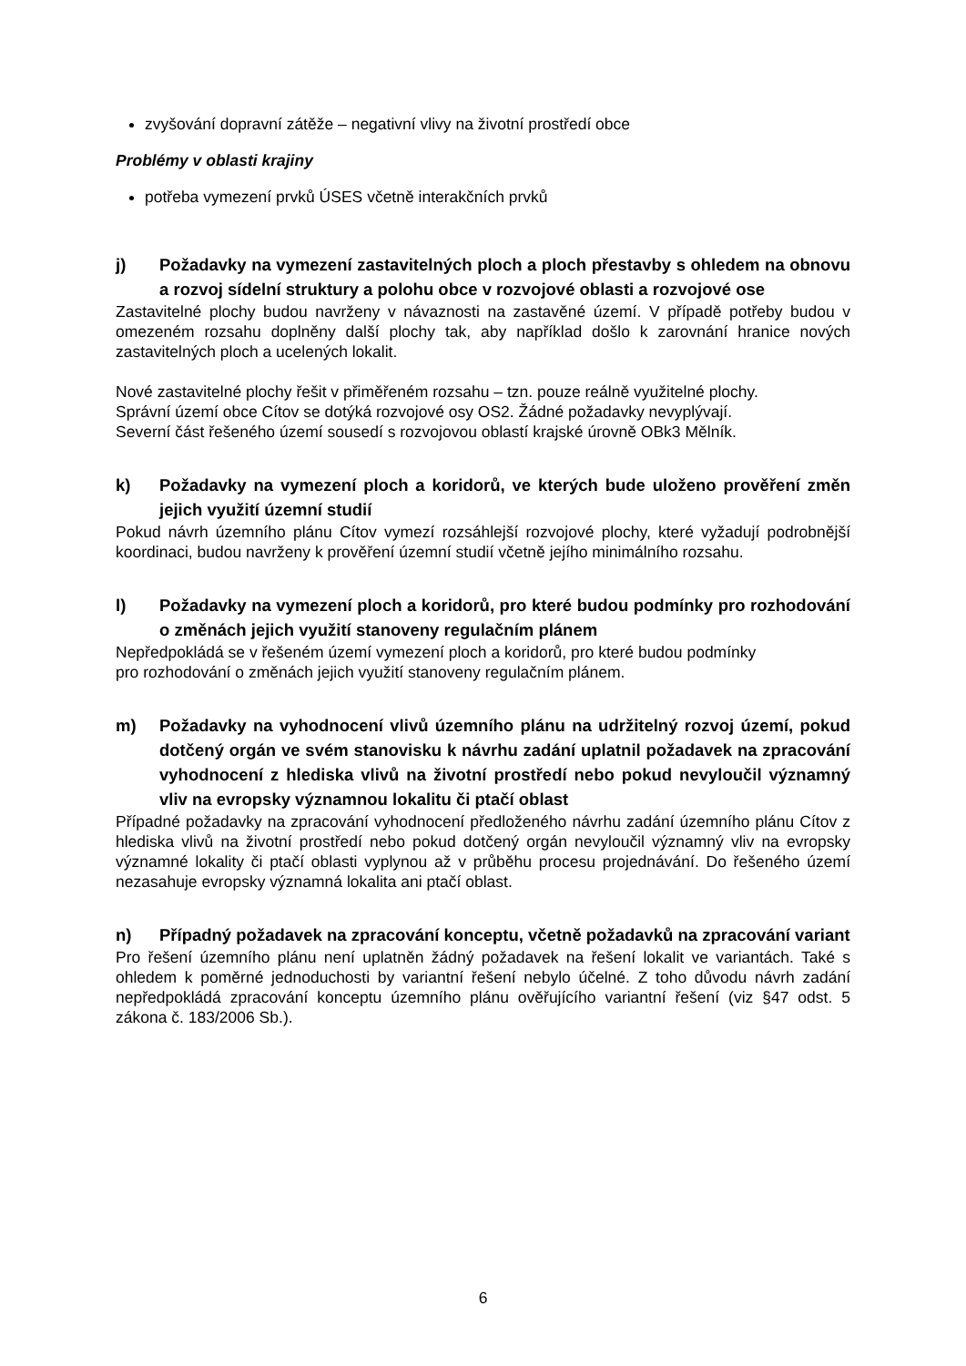zvyšování dopravní zátěže – negativní vlivy na životní prostředí obce
Problémy v oblasti krajiny
potřeba vymezení prvků ÚSES včetně interakčních prvků
j) Požadavky na vymezení zastavitelných ploch a ploch přestavby s ohledem na obnovu a rozvoj sídelní struktury a polohu obce v rozvojové oblasti a rozvojové ose
Zastavitelné plochy budou navrženy v návaznosti na zastavěné území. V případě potřeby budou v omezeném rozsahu doplněny další plochy tak, aby například došlo k zarovnání hranice nových zastavitelných ploch a ucelených lokalit.
Nové zastavitelné plochy řešit v přiměřeném rozsahu – tzn. pouze reálně využitelné plochy.
Správní území obce Cítov se dotýká rozvojové osy OS2. Žádné požadavky nevyplývají.
Severní část řešeného území sousedí s rozvojovou oblastí krajské úrovně OBk3 Mělník.
k) Požadavky na vymezení ploch a koridorů, ve kterých bude uloženo prověření změn jejich využití územní studií
Pokud návrh územního plánu Cítov vymezí rozsáhlejší rozvojové plochy, které vyžadují podrobnější koordinaci, budou navrženy k prověření územní studií včetně jejího minimálního rozsahu.
l) Požadavky na vymezení ploch a koridorů, pro které budou podmínky pro rozhodování o změnách jejich využití stanoveny regulačním plánem
Nepředpokládá se v řešeném území vymezení ploch a koridorů, pro které budou podmínky
pro rozhodování o změnách jejich využití stanoveny regulačním plánem.
m) Požadavky na vyhodnocení vlivů územního plánu na udržitelný rozvoj území, pokud dotčený orgán ve svém stanovisku k návrhu zadání uplatnil požadavek na zpracování vyhodnocení z hlediska vlivů na životní prostředí nebo pokud nevyloučil významný vliv na evropsky významnou lokalitu či ptačí oblast
Případné požadavky na zpracování vyhodnocení předloženého návrhu zadání územního plánu Cítov z hlediska vlivů na životní prostředí nebo pokud dotčený orgán nevyloučil významný vliv na evropsky významné lokality či ptačí oblasti vyplynou až v průběhu procesu projednávání. Do řešeného území nezasahuje evropsky významná lokalita ani ptačí oblast.
n) Případný požadavek na zpracování konceptu, včetně požadavků na zpracování variant
Pro řešení územního plánu není uplatněn žádný požadavek na řešení lokalit ve variantách. Také s ohledem k poměrné jednoduchosti by variantní řešení nebylo účelné. Z toho důvodu návrh zadání nepředpokládá zpracování konceptu územního plánu ověřujícího variantní řešení (viz §47 odst. 5 zákona č. 183/2006 Sb.).
6